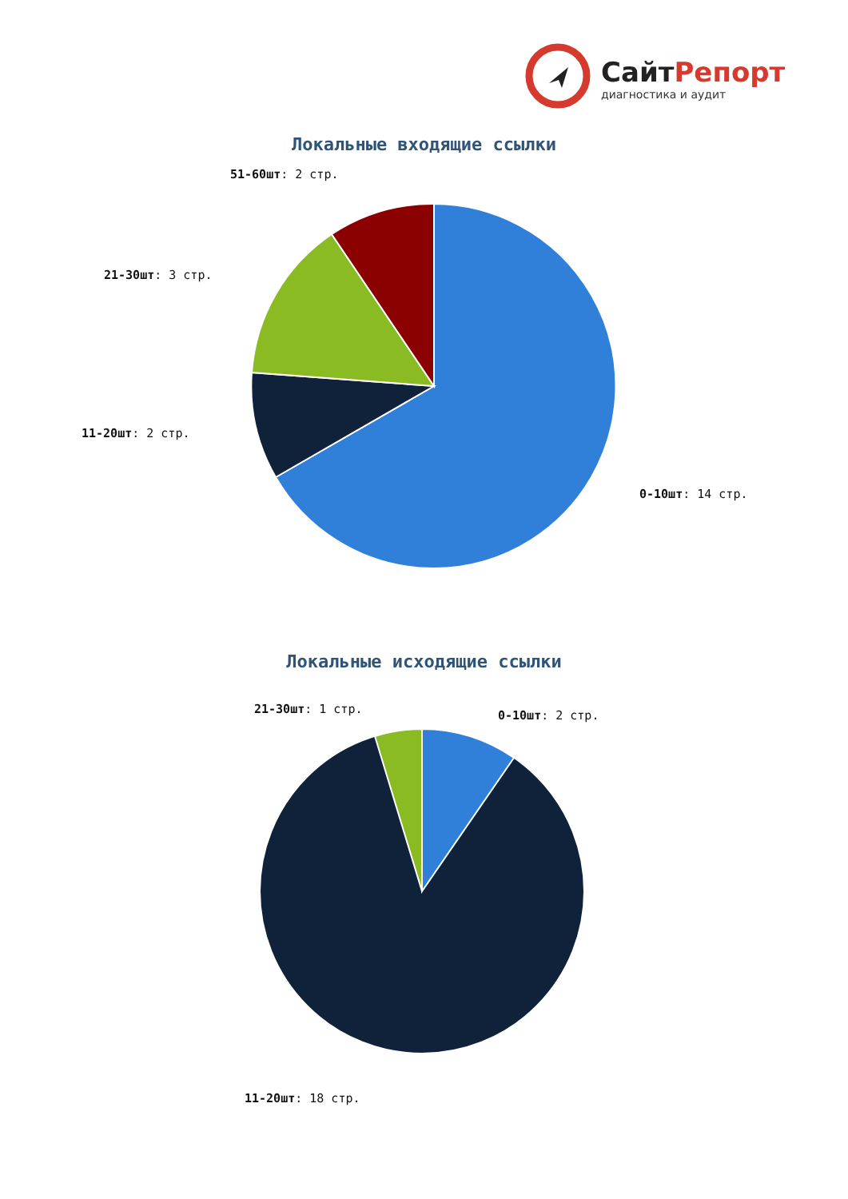СайтРепорт
диагностика и аудит
Локальные входящие ссылки
51-60шт: 2 стр.
21-30шт: 3 стр.
11-20шт: 2 стр.
0-10шт: 14 стр.
Локальные исходящие ссылки
21-30шт: 1 стр. 0-10шт: 2 стр.
11-20шт: 18 стр.